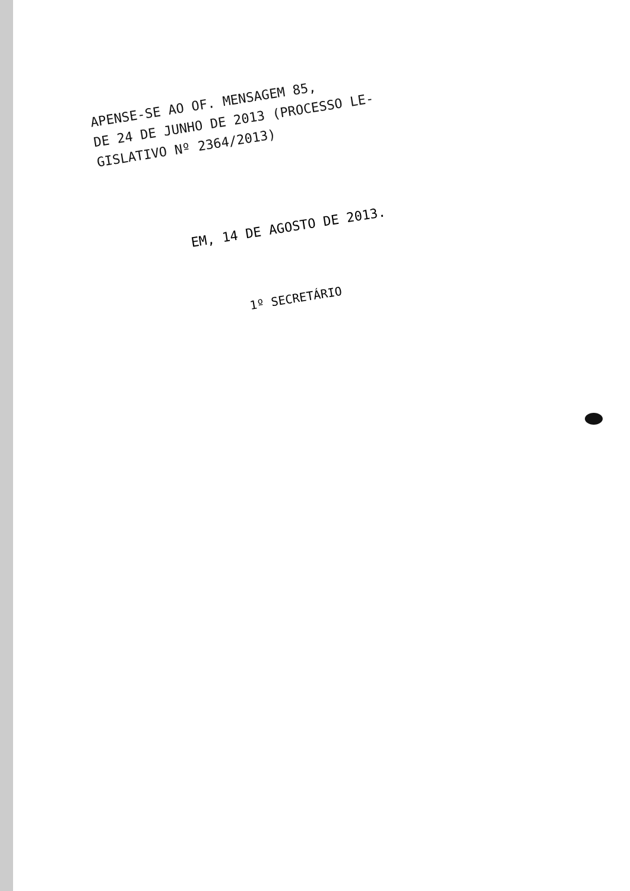APENSE-SE AO OF. MENSAGEM 85,
DE 24 DE JUNHO DE 2013 (PROCESSO LE-
GISLATIVO Nº 2364/2013)
EM, 14 DE AGOSTO DE 2013.
1º SECRETÁRIO